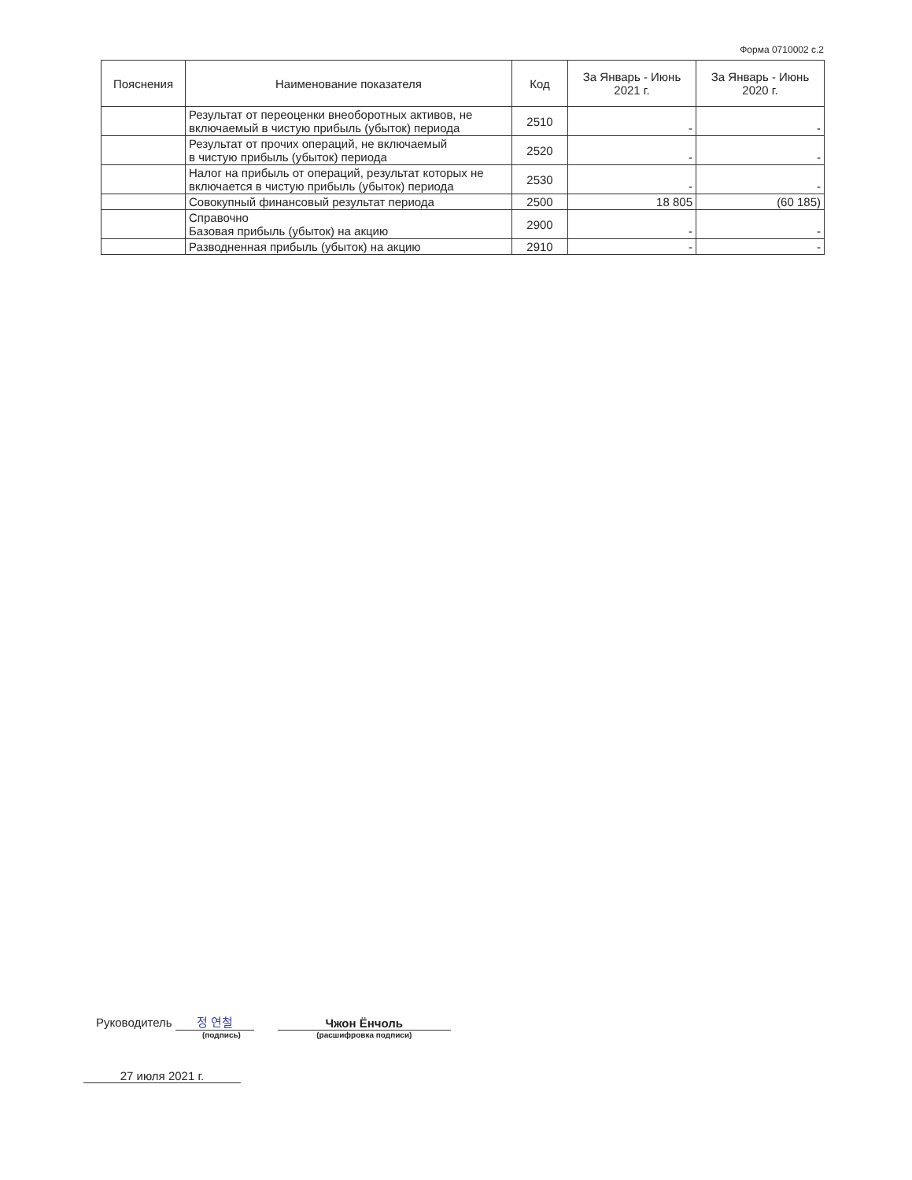Форма 0710002 с.2
| Пояснения | Наименование показателя | Код | За Январь - Июнь 2021 г. | За Январь - Июнь 2020 г. |
| --- | --- | --- | --- | --- |
| | Результат от переоценки внеоборотных активов, не включаемый в чистую прибыль (убыток) периода | 2510 | - | - |
| | Результат от прочих операций, не включаемый в чистую прибыль (убыток) периода | 2520 | - | - |
| | Налог на прибыль от операций, результат которых не включается в чистую прибыль (убыток) периода | 2530 | - | - |
| | Совокупный финансовый результат периода | 2500 | 18 805 | (60 185) |
| | Справочно Базовая прибыль (убыток) на акцию | 2900 | - | - |
| | Разводненная прибыль (убыток) на акцию | 2910 | - | - |
Руководитель 정 연철
(подпись)
Чжон Ёнчоль
(расшифровка подписи)
27 июля 2021 г.